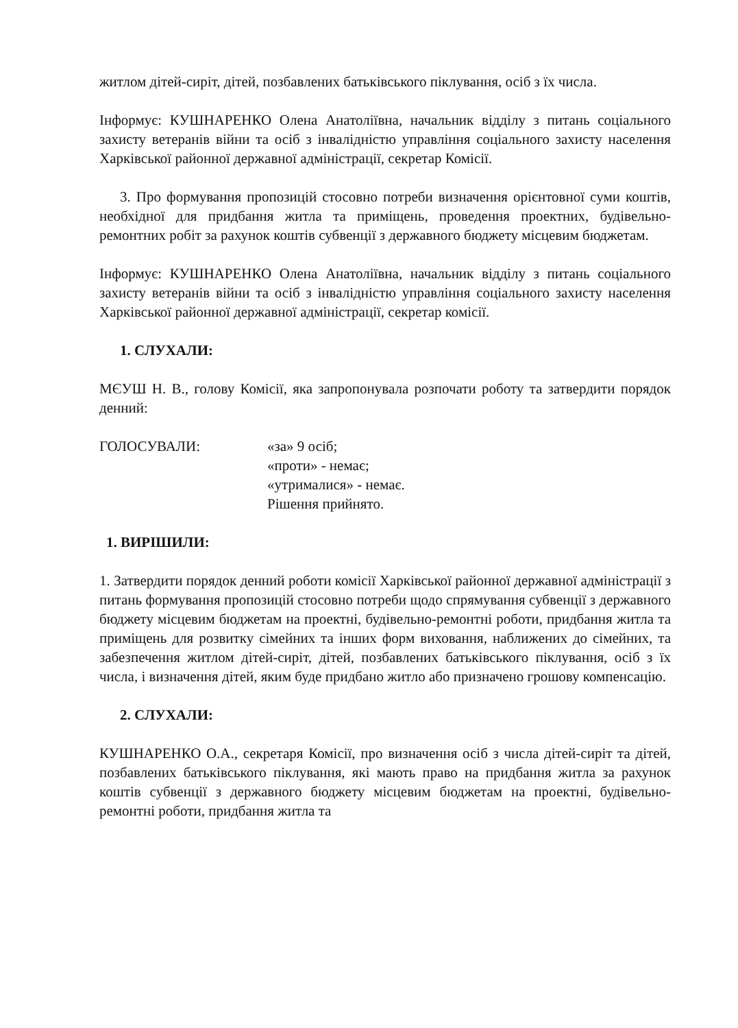житлом дітей-сиріт, дітей, позбавлених батьківського піклування, осіб з їх числа.
Інформує: КУШНАРЕНКО Олена Анатоліївна, начальник відділу з питань соціального захисту ветеранів війни та осіб з інвалідністю управління соціального захисту населення Харківської районної державної адміністрації, секретар Комісії.
3. Про формування пропозицій стосовно потреби визначення орієнтовної суми коштів, необхідної для придбання житла та приміщень, проведення проектних, будівельно-ремонтних робіт за рахунок коштів субвенції з державного бюджету місцевим бюджетам.
Інформує: КУШНАРЕНКО Олена Анатоліївна, начальник відділу з питань соціального захисту ветеранів війни та осіб з інвалідністю управління соціального захисту населення Харківської районної державної адміністрації, секретар комісії.
1. СЛУХАЛИ:
МЄУШ Н. В., голову Комісії, яка запропонувала розпочати роботу та затвердити порядок денний:
ГОЛОСУВАЛИ: «за» 9 осіб;
«проти» - немає;
«утрималися» - немає.
Рішення прийнято.
1. ВИРІШИЛИ:
1. Затвердити порядок денний роботи комісії Харківської районної державної адміністрації з питань формування пропозицій стосовно потреби щодо спрямування субвенції з державного бюджету місцевим бюджетам на проектні, будівельно-ремонтні роботи, придбання житла та приміщень для розвитку сімейних та інших форм виховання, наближених до сімейних, та забезпечення житлом дітей-сиріт, дітей, позбавлених батьківського піклування, осіб з їх числа, і визначення дітей, яким буде придбано житло або призначено грошову компенсацію.
2. СЛУХАЛИ:
КУШНАРЕНКО О.А., секретаря Комісії, про визначення осіб з числа дітей-сиріт та дітей, позбавлених батьківського піклування, які мають право на придбання житла за рахунок коштів субвенції з державного бюджету місцевим бюджетам на проектні, будівельно-ремонтні роботи, придбання житла та